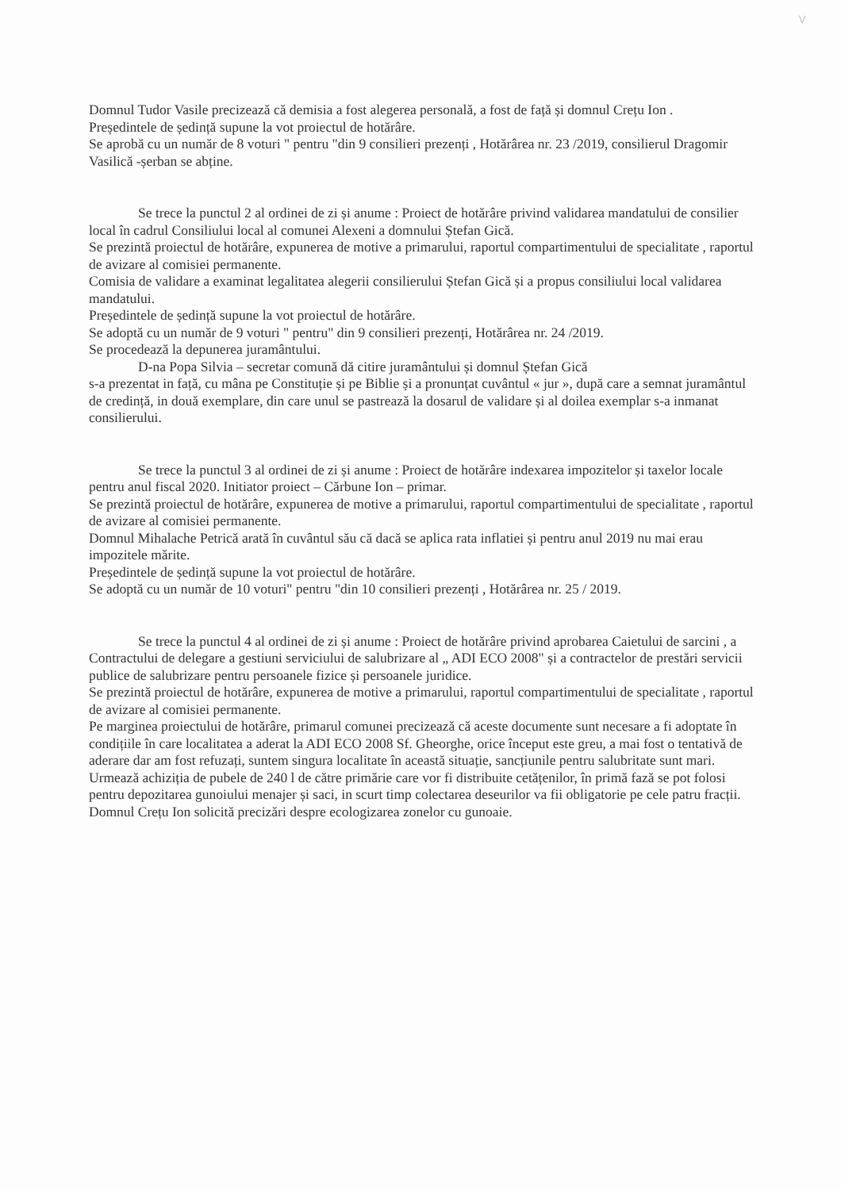\/
Domnul Tudor Vasile precizează că demisia a fost alegerea personală, a fost de față și domnul Crețu Ion .
Președintele de ședință supune la vot proiectul de hotărâre.
Se aprobă cu un număr de 8 voturi " pentru "din 9 consilieri prezenți , Hotărârea nr. 23 /2019, consilierul Dragomir Vasilică -șerban se abține.
Se trece la punctul 2 al ordinei de zi și anume : Proiect de hotărâre privind validarea mandatului de consilier local în cadrul Consiliului local al comunei Alexeni a domnului Ștefan Gică.
Se prezintă proiectul de hotărâre, expunerea de motive a primarului, raportul compartimentului de specialitate , raportul de avizare al comisiei permanente.
Comisia de validare a examinat legalitatea alegerii consilierului Ștefan Gică și a propus consiliului local validarea mandatului.
Președintele de ședință supune la vot proiectul de hotărâre.
Se adoptă cu un număr de 9 voturi " pentru" din 9 consilieri prezenți, Hotărârea nr. 24 /2019.
Se procedează la depunerea juramântului.
D-na Popa Silvia – secretar comună dă citire juramântului și domnul Ștefan Gică
s-a prezentat in față, cu mâna pe Constituție și pe Biblie și a pronunțat cuvântul « jur », după care a semnat juramântul de credință, in două exemplare, din care unul se pastrează la dosarul de validare și al doilea exemplar s-a inmanat consilierului.
Se trece la punctul 3 al ordinei de zi și anume : Proiect de hotărâre indexarea impozitelor și taxelor locale pentru anul fiscal 2020. Initiator proiect – Cărbune Ion – primar.
Se prezintă proiectul de hotărâre, expunerea de motive a primarului, raportul compartimentului de specialitate , raportul de avizare al comisiei permanente.
Domnul Mihalache Petrică arată în cuvântul său că dacă se aplica rata inflatiei și pentru anul 2019 nu mai erau impozitele mărite.
Președintele de ședință supune la vot proiectul de hotărâre.
Se adoptă cu un număr de 10 voturi" pentru "din 10 consilieri prezenți , Hotărârea nr. 25 / 2019.
Se trece la punctul 4 al ordinei de zi și anume : Proiect de hotărâre privind aprobarea Caietului de sarcini , a Contractului de delegare a gestiuni serviciului de salubrizare al „ ADI ECO 2008" și a contractelor de prestări servicii publice de salubrizare pentru persoanele fizice și persoanele juridice.
Se prezintă proiectul de hotărâre, expunerea de motive a primarului, raportul compartimentului de specialitate , raportul de avizare al comisiei permanente.
Pe marginea proiectului de hotărâre, primarul comunei precizează că aceste documente sunt necesare a fi adoptate în condițiile în care localitatea a aderat la ADI ECO 2008 Sf. Gheorghe, orice început este greu, a mai fost o tentativă de aderare dar am fost refuzați, suntem singura localitate în această situație, sancțiunile pentru salubritate sunt mari.
Urmează achiziția de pubele de 240 l de către primărie care vor fi distribuite cetățenilor, în primă fază se pot folosi pentru depozitarea gunoiului menajer și saci, in scurt timp colectarea deseurilor va fii obligatorie pe cele patru fracții.
Domnul Crețu Ion solicită precizări despre ecologizarea zonelor cu gunoaie.